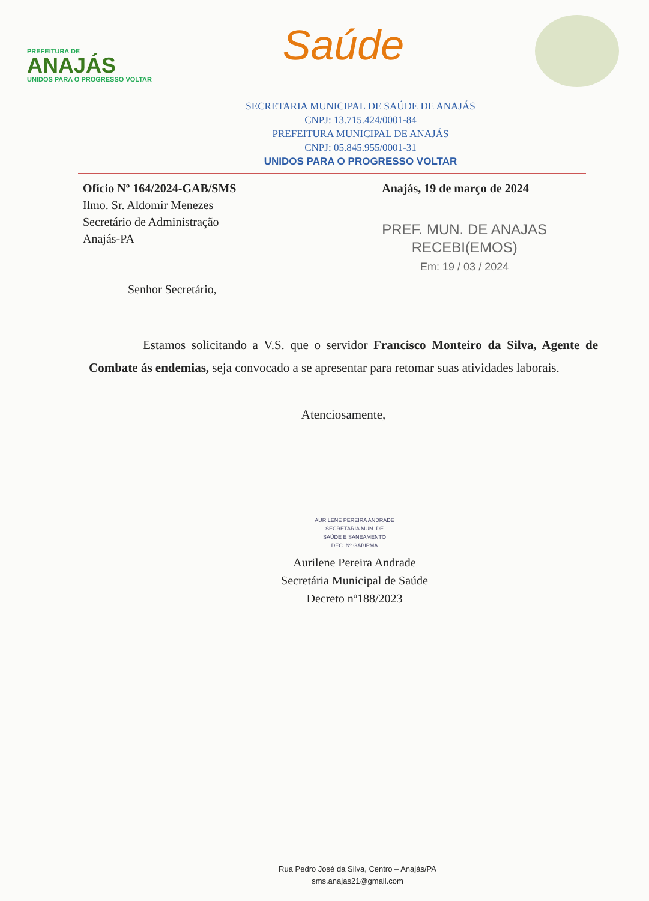PREFEITURA DE
ANAJÁS
UNIDOS PARA O PROGRESSO VOLTAR
Saúde
SECRETARIA MUNICIPAL DE SAÚDE DE ANAJÁS
CNPJ: 13.715.424/0001-84
PREFEITURA MUNICIPAL DE ANAJÁS
CNPJ: 05.845.955/0001-31
UNIDOS PARA O PROGRESSO VOLTAR
Ofício Nº 164/2024-GAB/SMS
Ilmo. Sr. Aldomir Menezes
Secretário de Administração
Anajás-PA
Senhor Secretário,
Anajás, 19 de março de 2024
PREF. MUN. DE ANAJAS
RECEBI(EMOS)
Em: 19 / 03 / 2024
Estamos solicitando a V.S. que o servidor Francisco Monteiro da Silva, Agente de Combate ás endemias, seja convocado a se apresentar para retomar suas atividades laborais.
Atenciosamente,
AURILENE PEREIRA ANDRADE
SECRETARIA MUN. DE
SAÚDE E SANEAMENTO
DEC. Nº GABIPMA
Aurilene Pereira Andrade
Secretária Municipal de Saúde
Decreto nº188/2023
Rua Pedro José da Silva, Centro – Anajás/PA
sms.anajas21@gmail.com